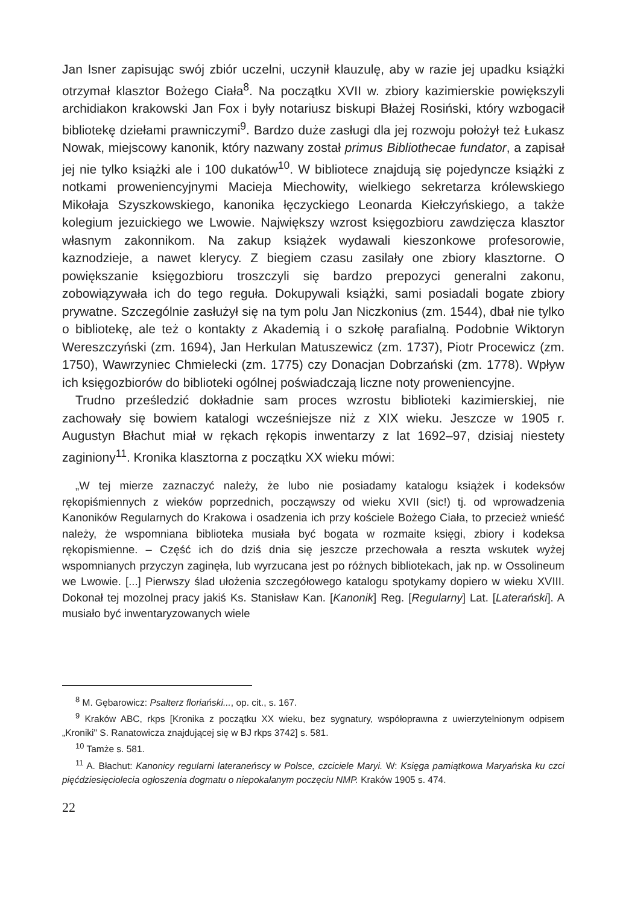Jan Isner zapisując swój zbiór uczelni, uczynił klauzulę, aby w razie jej upadku książki otrzymał klasztor Bożego Ciała<sup>8</sup>. Na początku XVII w. zbiory kazimierskie powiększyli archidiakon krakowski Jan Fox i były notariusz biskupi Błażej Rosiński, który wzbogacił bibliotekę dziełami prawniczymi<sup>9</sup>. Bardzo duże zasługi dla jej rozwoju położył też Łukasz Nowak, miejscowy kanonik, który nazwany został primus Bibliothecae fundator, a zapisał jej nie tylko książki ale i 100 dukatów<sup>10</sup>. W bibliotece znajdują się pojedyncze książki z notkami proweniencyjnymi Macieja Miechowity, wielkiego sekretarza królewskiego Mikołaja Szyszkowskiego, kanonika łęczyckiego Leonarda Kiełczyńskiego, a także kolegium jezuickiego we Lwowie. Największy wzrost księgozbioru zawdzięcza klasztor własnym zakonnikom. Na zakup książek wydawali kieszonkowe profesorowie, kaznodzieje, a nawet klerycy. Z biegiem czasu zasilały one zbiory klasztorne. O powiększanie księgozbioru troszczyli się bardzo prepozyci generalni zakonu, zobowiązywała ich do tego reguła. Dokupywali książki, sami posiadali bogate zbiory prywatne. Szczególnie zasłużył się na tym polu Jan Niczkonius (zm. 1544), dbał nie tylko o bibliotekę, ale też o kontakty z Akademią i o szkołę parafialną. Podobnie Wiktoryn Wereszczyński (zm. 1694), Jan Herkulan Matuszewicz (zm. 1737), Piotr Procewicz (zm. 1750), Wawrzyniec Chmielecki (zm. 1775) czy Donacjan Dobrzański (zm. 1778). Wpływ ich księgozbiorów do biblioteki ogólnej poświadczają liczne noty proweniencyjne.
Trudno prześledzić dokładnie sam proces wzrostu biblioteki kazimierskiej, nie zachowały się bowiem katalogi wcześniejsze niż z XIX wieku. Jeszcze w 1905 r. Augustyn Błachut miał w rękach rękopis inwentarzy z lat 1692–97, dzisiaj niestety zaginiony<sup>11</sup>. Kronika klasztorna z początku XX wieku mówi:
„W tej mierze zaznaczyć należy, że lubo nie posiadamy katalogu książek i kodeksów rękopiśmiennych z wieków poprzednich, począwszy od wieku XVII (sic!) tj. od wprowadzenia Kanoników Regularnych do Krakowa i osadzenia ich przy kościele Bożego Ciała, to przecież wnieść należy, że wspomniana biblioteka musiała być bogata w rozmaite księgi, zbiory i kodeksa rękopismienne. – Część ich do dziś dnia się jeszcze przechowała a reszta wskutek wyżej wspomnianych przyczyn zaginęła, lub wyrzucana jest po różnych bibliotekach, jak np. w Ossolineum we Lwowie. [...] Pierwszy ślad ułożenia szczegółowego katalogu spotykamy dopiero w wieku XVIII. Dokonał tej mozolnej pracy jakiś Ks. Stanisław Kan. [Kanonik] Reg. [Regularny] Lat. [Laterański]. A musiało być inwentaryzowanych wiele
<sup>8</sup> M. Gębarowicz: Psalterz floriański..., op. cit., s. 167.
<sup>9</sup> Kraków ABC, rkps [Kronika z początku XX wieku, bez sygnatury, współoprawna z uwierzytelnionym odpisem „Kroniki" S. Ranatowicza znajdującej się w BJ rkps 3742] s. 581.
<sup>10</sup> Tamże s. 581.
<sup>11</sup> A. Błachut: Kanonicy regularni lateraneńscy w Polsce, czciciele Maryi. W: Księga pamiątkowa Maryańska ku czci pięćdziesięciolecia ogłoszenia dogmatu o niepokalanym poczęciu NMP. Kraków 1905 s. 474.
22